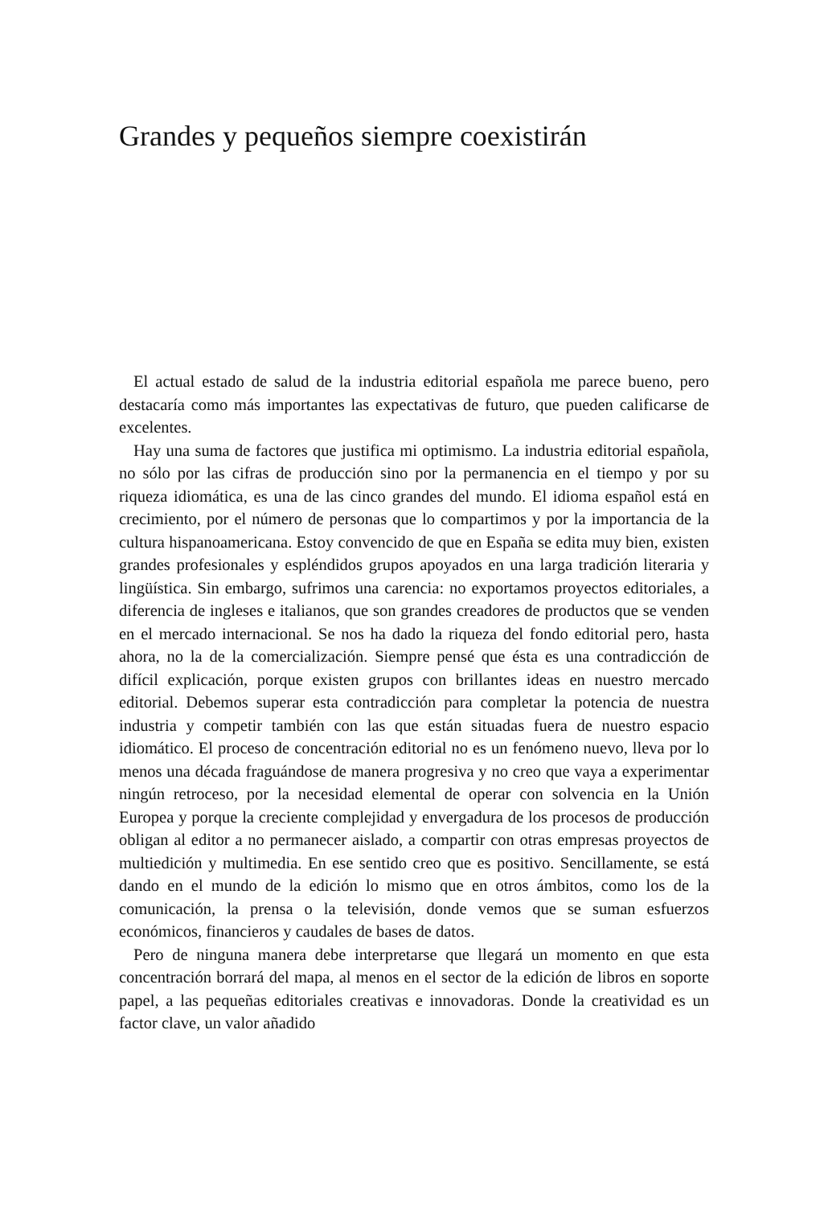Grandes y pequeños siempre coexistirán
El actual estado de salud de la industria editorial española me parece bueno, pero destacaría como más importantes las expectativas de futuro, que pueden calificarse de excelentes.
Hay una suma de factores que justifica mi optimismo. La industria editorial española, no sólo por las cifras de producción sino por la permanencia en el tiempo y por su riqueza idiomática, es una de las cinco grandes del mundo. El idioma español está en crecimiento, por el número de personas que lo compartimos y por la importancia de la cultura hispanoamericana. Estoy convencido de que en España se edita muy bien, existen grandes profesionales y espléndidos grupos apoyados en una larga tradición literaria y lingüística. Sin embargo, sufrimos una carencia: no exportamos proyectos editoriales, a diferencia de ingleses e italianos, que son grandes creadores de productos que se venden en el mercado internacional. Se nos ha dado la riqueza del fondo editorial pero, hasta ahora, no la de la comercialización. Siempre pensé que ésta es una contradicción de difícil explicación, porque existen grupos con brillantes ideas en nuestro mercado editorial. Debemos superar esta contradicción para completar la potencia de nuestra industria y competir también con las que están situadas fuera de nuestro espacio idiomático. El proceso de concentración editorial no es un fenómeno nuevo, lleva por lo menos una década fraguándose de manera progresiva y no creo que vaya a experimentar ningún retroceso, por la necesidad elemental de operar con solvencia en la Unión Europea y porque la creciente complejidad y envergadura de los procesos de producción obligan al editor a no permanecer aislado, a compartir con otras empresas proyectos de multiedición y multimedia. En ese sentido creo que es positivo. Sencillamente, se está dando en el mundo de la edición lo mismo que en otros ámbitos, como los de la comunicación, la prensa o la televisión, donde vemos que se suman esfuerzos económicos, financieros y caudales de bases de datos.
Pero de ninguna manera debe interpretarse que llegará un momento en que esta concentración borrará del mapa, al menos en el sector de la edición de libros en soporte papel, a las pequeñas editoriales creativas e innovadoras. Donde la creatividad es un factor clave, un valor añadido